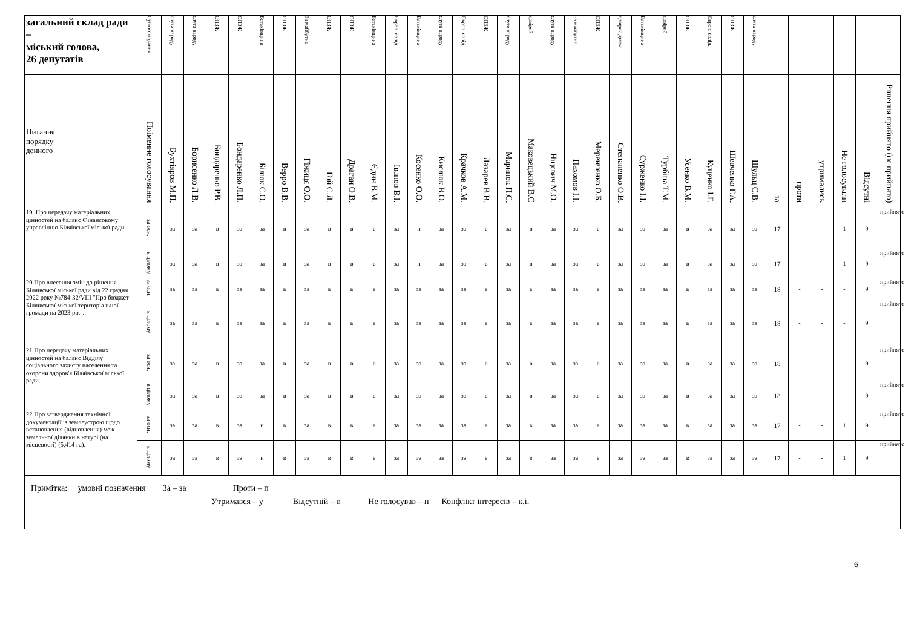| загальний склад ради – міський голова, 26 депутатів | Суб'єкт подання | слуга народу | слуга народу | ОПЗЖ | ОПЗЖ | Батьківщина | ОПЗЖ | За майбутнє | ОПЗЖ | ОПЗЖ | Батьківщина | Європ. солід. | Батьківщина | слуга народу | Європ. солід. | ОПЗЖ | слуга народу | довіряй | слуга народу | За майбутнє | ОПЗЖ | довіряй ділам | Батьківщина | довіряй | ОПЗЖ | Європ. солід. | ОПЗЖ | слуга народу | | | | | | |
| --- | --- | --- | --- | --- | --- | --- | --- | --- | --- | --- | --- | --- | --- | --- | --- | --- | --- | --- | --- | --- | --- | --- | --- | --- | --- | --- | --- | --- | --- | --- | --- | --- | --- | --- |
| Питання порядку денного | Поіменне голосування | Бухтіяров М.П. | Борисенко Л.В. | Бондаренко Р.В. | Бондаренко Л.П. | Білюк С.О. | Верро В.В. | Гіжиця О.О. | Гой С.Л. | Драган О.В. | Єдин В.М. | Іванов В.І. | Косенко О.О. | Кислюк В.О. | Крачков А.М. | Лазарев В.В. | Маринок П.С. | Маковецький В.С | Ніцевич М.О. | Пахомов І.І. | Меренченко О.Б. | Степаненко О.В. | Сурженко І.І. | Турбіна Т.М. | Усенко В.М. | Куценко І.Г. | Шевченко Г.А. | Шульц С.В. | за | проти | утримались | Не голосували | Відсутні | Рішення прийнято (не прийнято) |
| 19. Про передачу матеріальних цінностей на баланс Фінансовому управлінню Біляївської міської ради. | за осн. | за | за | в | за | за | в | за | в | в | в | за | н | за | за | в | за | в | за | за | в | за | за | за | в | за | за | за | 17 | - | - | 1 | 9 | прийнято |
| | в цілому | за | за | в | за | за | в | за | в | в | в | за | н | за | за | в | за | в | за | за | в | за | за | за | в | за | за | за | 17 | - | - | 1 | 9 | прийнято |
| 20.Про внесення змін до рішення Біляївської міської ради від 22 грудня 2022 року №784-32/VIII "Про бюджет Біляївської міської територіальної громади на 2023 рік". | за осн. | за | за | в | за | за | в | за | в | в | в | за | за | за | за | в | за | в | за | за | в | за | за | за | в | за | за | за | 18 | - | - | - | 9 | прийнято |
| | в цілому | за | за | в | за | за | в | за | в | в | в | за | за | за | за | в | за | в | за | за | в | за | за | за | в | за | за | за | 18 | - | - | - | 9 | прийнято |
| 21.Про передачу матеріальних цінностей на баланс Відділу соціального захисту населення та охорони здоров'я Біляївської міської ради. | за осн. | за | за | в | за | за | в | за | в | в | в | за | за | за | за | в | за | в | за | за | в | за | за | за | в | за | за | за | 18 | - | - | - | 9 | прийнято |
| | в цілому | за | за | в | за | за | в | за | в | в | в | за | за | за | за | в | за | в | за | за | в | за | за | за | в | за | за | за | 18 | - | - | - | 9 | прийнято |
| 22.Про затвердження технічної документації із землеустрою щодо встановлення (відновлення) меж земельної ділянки в натурі (на місцевості) (5,414 га). | за осн. | за | за | в | за | н | в | за | в | в | в | за | за | за | за | в | за | в | за | за | в | за | за | за | в | за | за | за | 17 | - | - | 1 | 9 | прийнято |
| | в цілому | за | за | в | за | н | в | за | в | в | в | за | за | за | за | в | за | в | за | за | в | за | за | за | в | за | за | за | 17 | - | - | 1 | 9 | прийнято |
| Примітка: умовні позначення За – за Проти – п Утримався – у Відсутній – в Не голосував – н Конфлікт інтересів – к.і. | | | | | | | | | | | | | | | | | | | | | | | | | | | | | | | | | | |
6